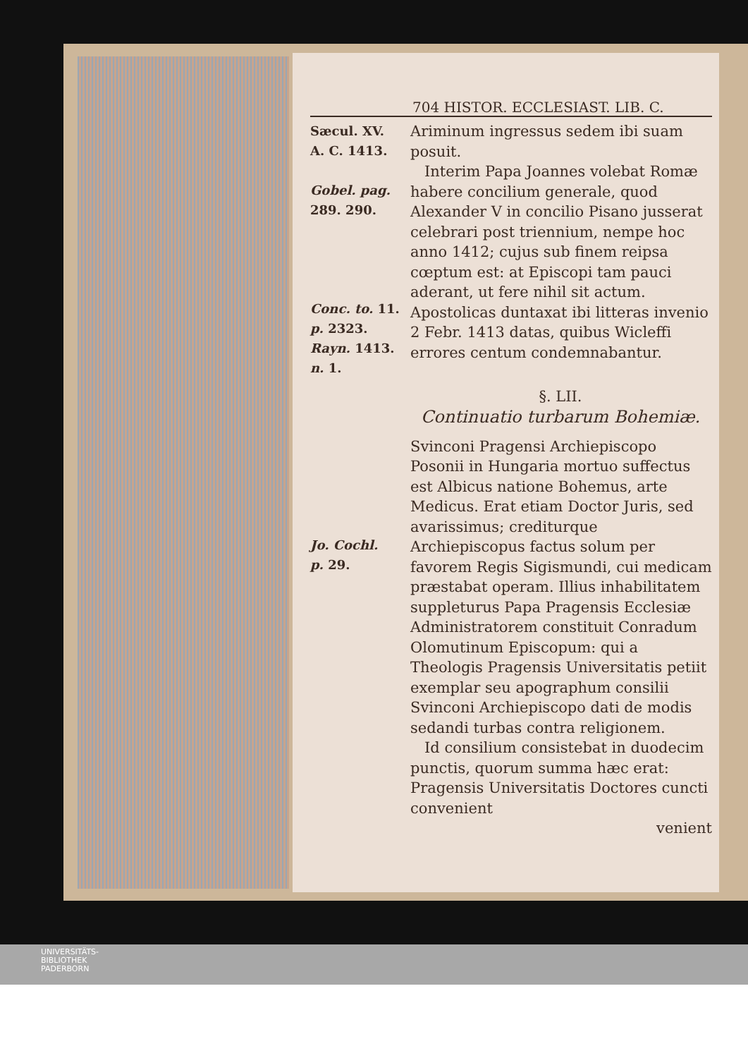704 HISTOR. ECCLESIAST. LIB. C.
Sæcul. XV.
A. C. 1413.
Gobel. pag.
289. 290.
Conc. to. 11.
p. 2323.
Rayn. 1413.
n. 1.
Ariminum ingressus sedem ibi suam posuit.
Interim Papa Joannes volebat Romæ habere concilium generale, quod Alexander V in concilio Pisano jusserat celebrari post triennium, nempe hoc anno 1412; cujus sub finem reipsa cœptum est: at Episcopi tam pauci aderant, ut fere nihil sit actum. Apostolicas duntaxat ibi litteras invenio 2 Febr. 1413 datas, quibus Wicleffi errores centum condemnabantur.
§. LII.
Continuatio turbarum Bohemiæ.
Jo. Cochl.
p. 29.
Svinconi Pragensi Archiepiscopo Posonii in Hungaria mortuo suffectus est Albicus natione Bohemus, arte Medicus. Erat etiam Doctor Juris, sed avarissimus; crediturque Archiepiscopus factus solum per favorem Regis Sigismundi, cui medicam præstabat operam. Illius inhabilitatem suppleturus Papa Pragensis Ecclesiæ Administratorem constituit Conradum Olomutinum Episcopum: qui a Theologis Pragensis Universitatis petiit exemplar seu apographum consilii Svinconi Archiepiscopo dati de modis sedandi turbas contra religionem.
Id consilium consistebat in duodecim punctis, quorum summa hæc erat: Pragensis Universitatis Doctores cuncti convenient
venient
UNIVERSITÄTS-
BIBLIOTHEK
PADERBORN